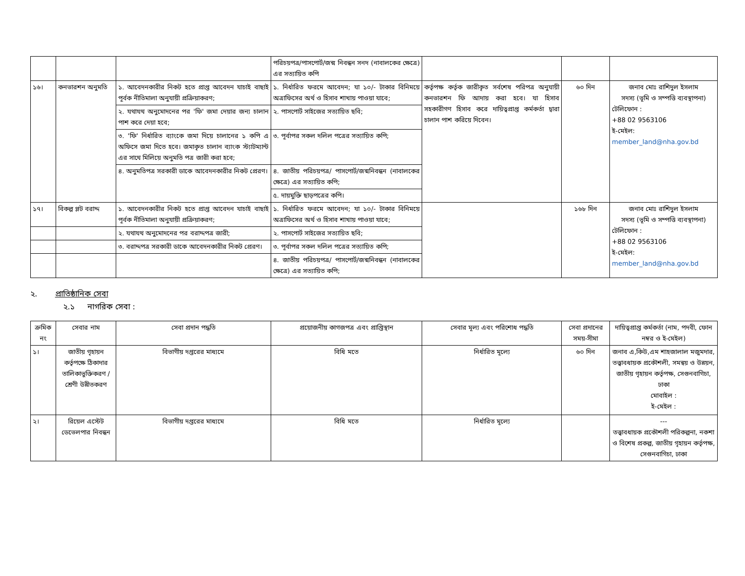| | | | পরিচয়পত্র/পাসপোর্ট/জন্ম নিবন্ধন সনদ (নাবালকের ক্ষেত্রে) এর সত্যায়িত কপি | | | |
| ১৬। | কনভারশন অনুমতি | ১. আবেদনকারীর নিকট হতে প্রাপ্ত আবেদন যাচাই বাছাই পূর্বক নীতিমালা অনুযায়ী প্রক্রিয়াকরণ; | ১. নির্ধারিত ফরমে আবেদন; যা ১০/- টাকার বিনিময়ে অত্রাফিসের অর্থ ও হিসাব শাখায় পাওয়া যাবে; | কর্তৃপক্ষ কর্তৃক জারীকৃত সর্বশেষ পরিপত্র অনুযায়ী কনভারশন ফি আদায় করা হবে। যা হিসাব সহকারীগণ হিসাব করে দায়িত্বপ্রাপ্ত কর্মকর্তা দ্বারা চালান পাশ করিয়ে দিবেন। | ৬০ দিন | জনাব মোঃ রাশিদুল ইসলাম সদস্য (ভূমি ও সম্পত্তি ব্যবস্থাপনা) টেলিফোন : +88 02 9563106 ই-মেইল: member_land@nha.gov.bd |
| | | ২. যথাযথ অনুমোদনের পর 'ফি' জমা দেয়ার জন্য চালান পাশ করে দেয়া হবে; | ২. পাসপোর্ট সাইজের সত্যায়িত ছবি; | | | |
| | | ৩. 'ফি' নির্ধারিত ব্যাংকে জমা দিয়ে চালানের ১ কপি এ অফিসে জমা দিতে হবে। জমাকৃত চালান ব্যাংক স্ট্যাটম্যান্ট এর সাথে মিলিয়ে অনুমতি পত্র জারী করা হবে; | ৩. পূর্বাপর সকল দলিল পত্রের সত্যায়িত কপি; | | | |
| | | ৪. অনুমতিপত্র সরকারী ডাকে আবেদনকারীর নিকট প্রেরণ। | ৪. জাতীয় পরিচয়পত্র/ পাসপোর্ট/জন্মনিবন্ধন (নাবালকের ক্ষেত্রে) এর সত্যায়িত কপি; | | | |
| | | | ৫. দায়মুক্তি ছাড়পত্রের কপি। | | | |
| ১৭। | বিকল্প প্লট বরাদ্দ | ১. আবেদনকারীর নিকট হতে প্রাপ্ত আবেদন যাচাই বাছাই পূর্বক নীতিমালা অনুযায়ী প্রক্রিয়াকরণ; | ১. নির্ধারিত ফরমে আবেদন; যা ১০/- টাকার বিনিময়ে অত্রাফিসের অর্থ ও হিসাব শাখায় পাওয়া যাবে; | | ১৬৮ দিন | জনাব মোঃ রাশিদুল ইসলাম সদস্য (ভূমি ও সম্পত্তি ব্যবস্থাপনা) টেলিফোন : +88 02 9563106 ই-মেইল: member_land@nha.gov.bd |
| | | ২. যথাযথ অনুমোদনের পর বরাদ্দপত্র জারী; | ২. পাসপোর্ট সাইজের সত্যায়িত ছবি; | | | |
| | | ৩. বরাদ্দপত্র সরকারী ডাকে আবেদনকারীর নিকট প্রেরণ। | ৩. পূর্বাপর সকল দলিল পত্রের সত্যায়িত কপি; | | | |
| | | | ৪. জাতীয় পরিচয়পত্র/ পাসপোর্ট/জন্মনিবন্ধন (নাবালকের ক্ষেত্রে) এর সত্যায়িত কপি; | | | |
২. প্রাতিষ্ঠানিক সেবা
২.১ নাগরিক সেবা :
| ক্রমিক নং | সেবার নাম | সেবা প্রদান পদ্ধতি | প্রয়োজনীয় কাগজপত্র এবং প্রাপ্তিস্থান | সেবার মূল্য এবং পরিশোধ পদ্ধতি | সেবা প্রদানের সময়-সীমা | দায়িত্বপ্রাপ্ত কর্মকর্তা (নাম, পদবী, ফোন নম্বর ও ই-মেইল) |
| --- | --- | --- | --- | --- | --- | --- |
| ১। | জাতীয় গৃহায়ন কর্তৃপক্ষে ঠিকাদার তালিকাভুক্তিকরণ /শ্রেণী উন্নীতকরণ | বিভাগীয় দপ্তরের মাধ্যমে | বিধি মতে | নির্ধারিত মূল্যে | ৬০ দিন | জনাব এ,কিউ,এম শাহজালাল মজুমদার, তত্ত্বাবধায়ক প্রকৌশলী, সমন্বয় ও উন্নয়ন, জাতীয় গৃহায়ন কর্তৃপক্ষ, সেগুনবাগিচা, ঢাকা মোবাইল : ই-মেইল : |
| ২। | রিয়েল এস্টেট ডেভেলপার নিবন্ধন | বিভাগীয় দপ্তরের মাধ্যমে | বিধি মতে | নির্ধারিত মূল্যে | | --- তত্ত্বাবধায়ক প্রকৌশলী পরিকল্পনা, নকশা ও বিশেষ প্রকল্প, জাতীয় গৃহায়ন কর্তৃপক্ষ, সেগুনবাগিচা, ঢাকা |